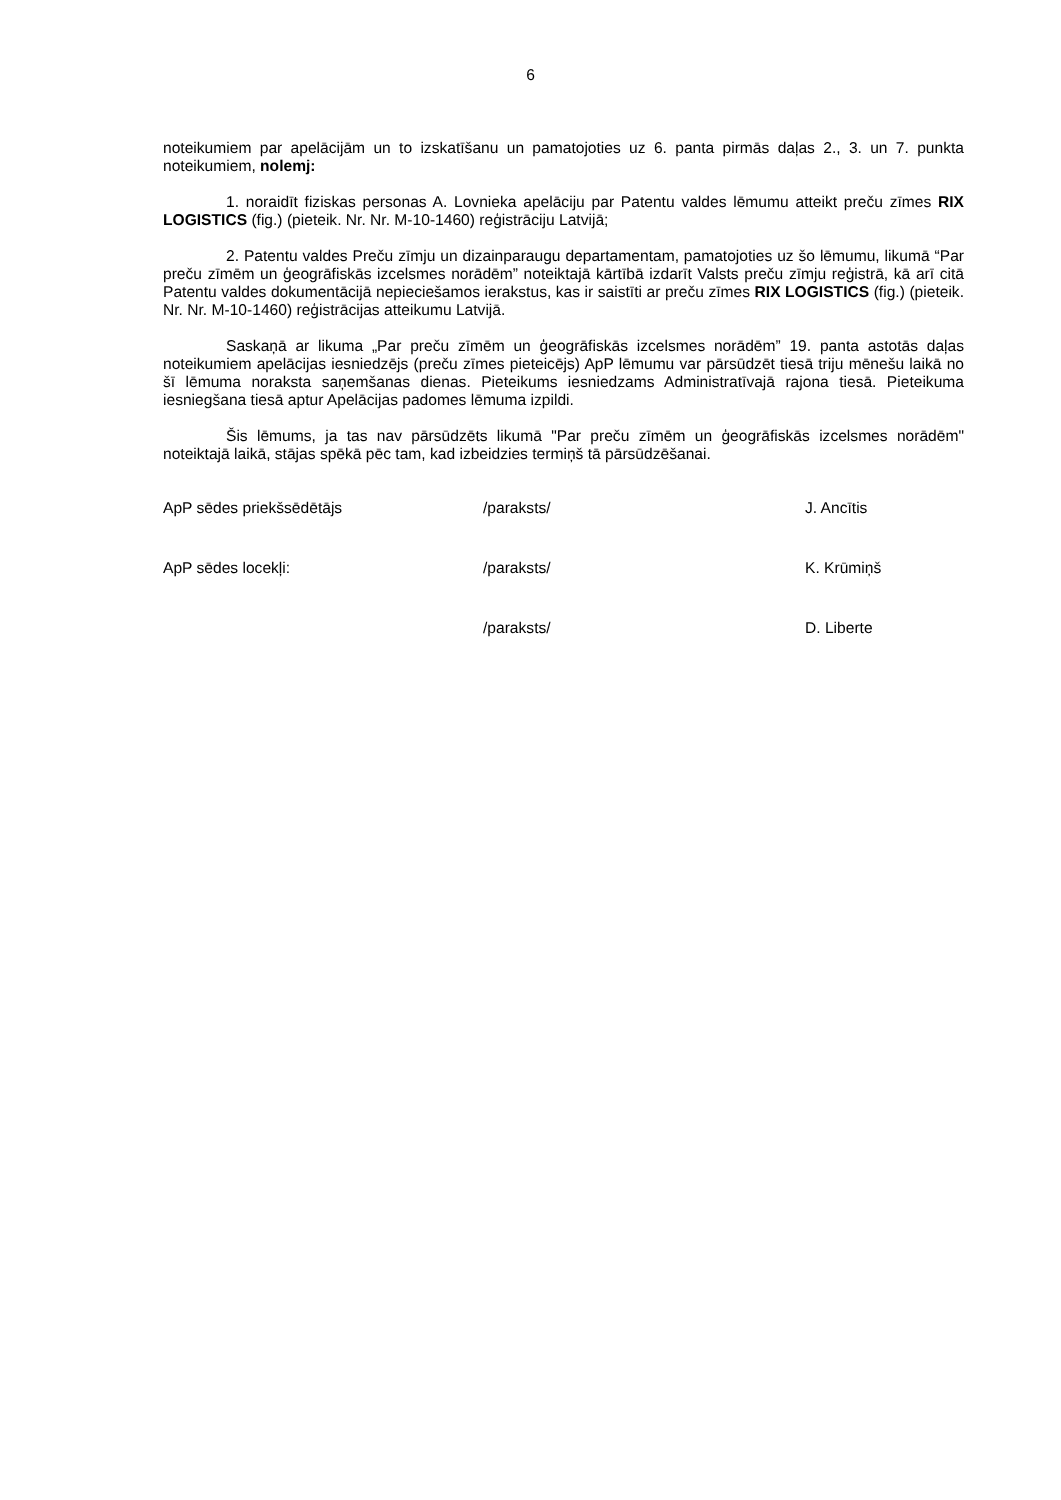6
noteikumiem par apelācijām un to izskatīšanu un pamatojoties uz 6. panta pirmās daļas 2., 3. un 7. punkta noteikumiem, nolemj:
1. noraidīt fiziskas personas A. Lovnieka apelāciju par Patentu valdes lēmumu atteikt preču zīmes RIX LOGISTICS (fig.) (pieteik. Nr. Nr. M-10-1460) reģistrāciju Latvijā;
2. Patentu valdes Preču zīmju un dizainparaugu departamentam, pamatojoties uz šo lēmumu, likumā “Par preču zīmēm un ģeogrāfiskās izcelsmes norādēm” noteiktajā kārtībā izdarīt Valsts preču zīmju reģistrā, kā arī citā Patentu valdes dokumentācijā nepieciešamos ierakstus, kas ir saistīti ar preču zīmes RIX LOGISTICS (fig.) (pieteik. Nr. Nr. M-10-1460) reģistrācijas atteikumu Latvijā.
Saskaņā ar likuma „Par preču zīmēm un ģeogrāfiskās izcelsmes norādēm” 19. panta astotās daļas noteikumiem apelācijas iesniedzējs (preču zīmes pieteicējs) ApP lēmumu var pārsūdzēt tiesā triju mēnešu laikā no šī lēmuma noraksta saņemšanas dienas. Pieteikums iesniedzams Administratīvajā rajona tiesā. Pieteikuma iesniegšana tiesā aptur Apelācijas padomes lēmuma izpildi.
Šis lēmums, ja tas nav pārsūdzēts likumā "Par preču zīmēm un ģeogrāfiskās izcelsmes norādēm" noteiktajā laikā, stājas spēkā pēc tam, kad izbeidzies termiņš tā pārsūdzēšanai.
| ApP sēdes priekšsēdētājs | /paraksts/ | J. Ancītis |
| ApP sēdes locekļi: | /paraksts/ | K. Krūmiņš |
| | /paraksts/ | D. Liberte |